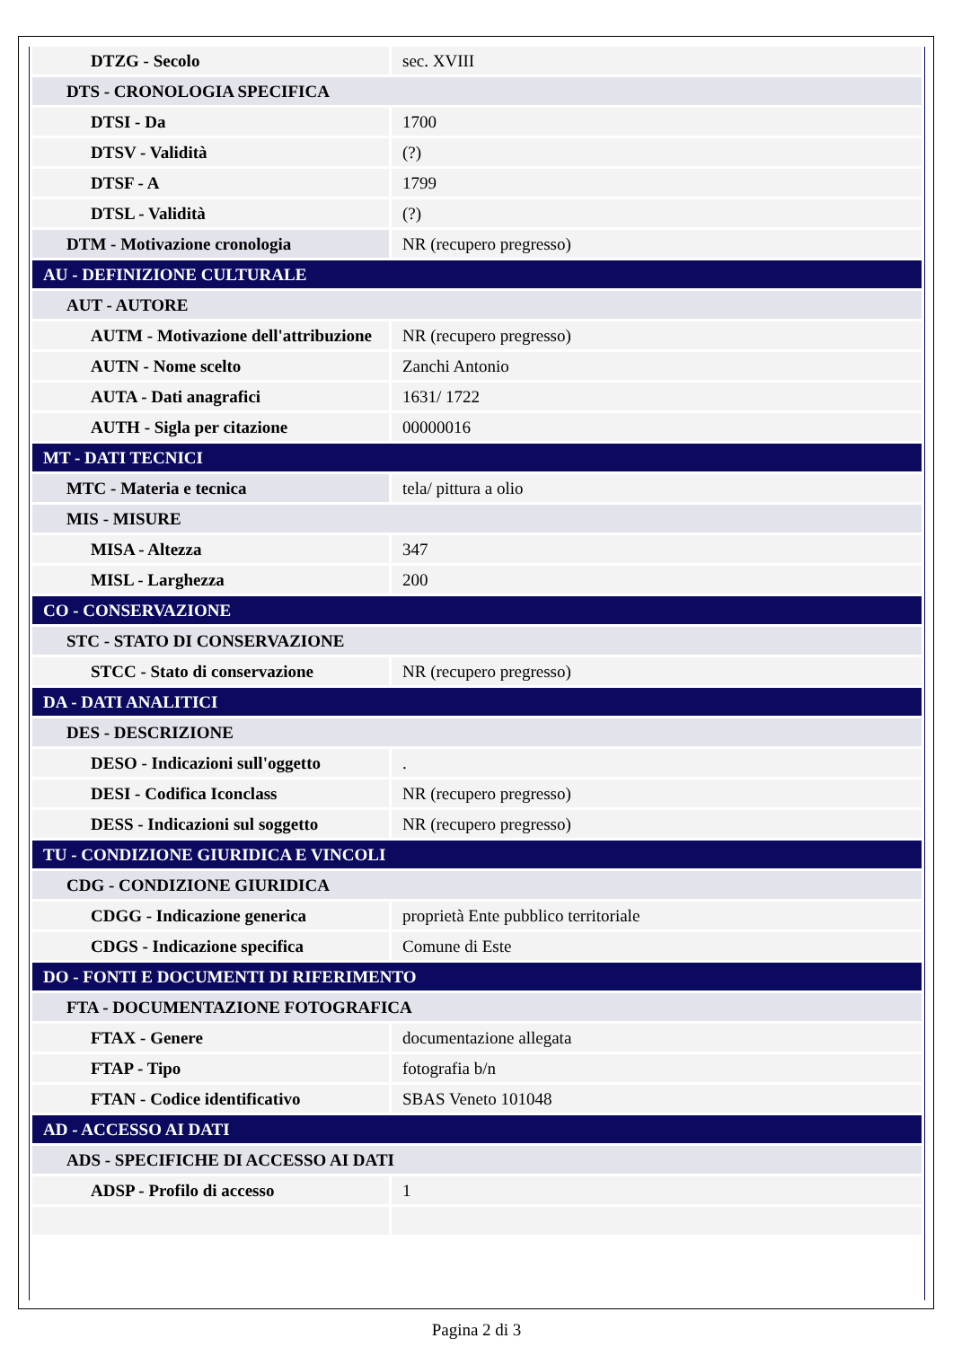| DTZG - Secolo | sec. XVIII |
| DTS - CRONOLOGIA SPECIFICA | |
| DTSI - Da | 1700 |
| DTSV - Validità | (?) |
| DTSF - A | 1799 |
| DTSL - Validità | (?) |
| DTM - Motivazione cronologia | NR (recupero pregresso) |
| AU - DEFINIZIONE CULTURALE | |
| AUT - AUTORE | |
| AUTM - Motivazione dell'attribuzione | NR (recupero pregresso) |
| AUTN - Nome scelto | Zanchi Antonio |
| AUTA - Dati anagrafici | 1631/ 1722 |
| AUTH - Sigla per citazione | 00000016 |
| MT - DATI TECNICI | |
| MTC - Materia e tecnica | tela/ pittura a olio |
| MIS - MISURE | |
| MISA - Altezza | 347 |
| MISL - Larghezza | 200 |
| CO - CONSERVAZIONE | |
| STC - STATO DI CONSERVAZIONE | |
| STCC - Stato di conservazione | NR (recupero pregresso) |
| DA - DATI ANALITICI | |
| DES - DESCRIZIONE | |
| DESO - Indicazioni sull'oggetto | . |
| DESI - Codifica Iconclass | NR (recupero pregresso) |
| DESS - Indicazioni sul soggetto | NR (recupero pregresso) |
| TU - CONDIZIONE GIURIDICA E VINCOLI | |
| CDG - CONDIZIONE GIURIDICA | |
| CDGG - Indicazione generica | proprietà Ente pubblico territoriale |
| CDGS - Indicazione specifica | Comune di Este |
| DO - FONTI E DOCUMENTI DI RIFERIMENTO | |
| FTA - DOCUMENTAZIONE FOTOGRAFICA | |
| FTAX - Genere | documentazione allegata |
| FTAP - Tipo | fotografia b/n |
| FTAN - Codice identificativo | SBAS Veneto 101048 |
| AD - ACCESSO AI DATI | |
| ADS - SPECIFICHE DI ACCESSO AI DATI | |
| ADSP - Profilo di accesso | 1 |
Pagina 2 di 3